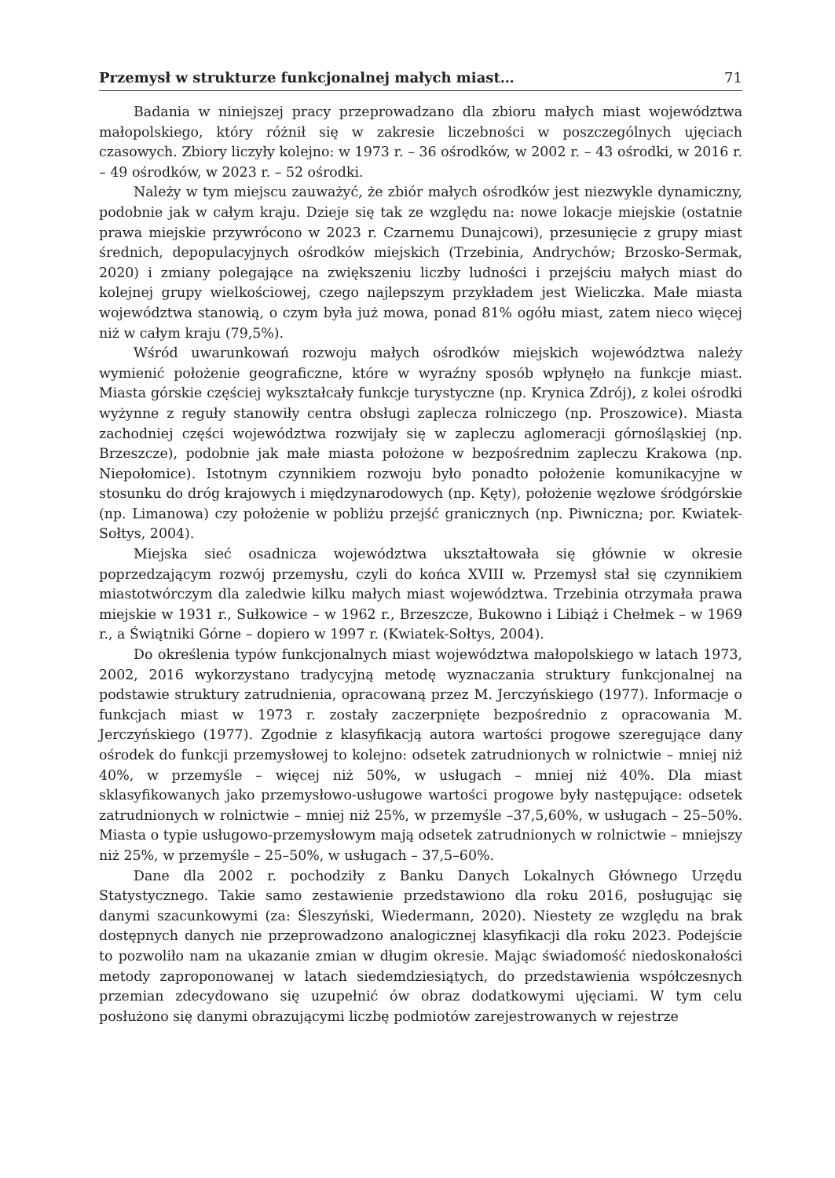Przemysł w strukturze funkcjonalnej małych miast… 71
Badania w niniejszej pracy przeprowadzano dla zbioru małych miast województwa małopolskiego, który różnił się w zakresie liczebności w poszczególnych ujęciach czasowych. Zbiory liczyły kolejno: w 1973 r. – 36 ośrodków, w 2002 r. – 43 ośrodki, w 2016 r. – 49 ośrodków, w 2023 r. – 52 ośrodki.
Należy w tym miejscu zauważyć, że zbiór małych ośrodków jest niezwykle dynamiczny, podobnie jak w całym kraju. Dzieje się tak ze względu na: nowe lokacje miejskie (ostatnie prawa miejskie przywrócono w 2023 r. Czarnemu Dunajcowi), przesunięcie z grupy miast średnich, depopulacyjnych ośrodków miejskich (Trzebinia, Andrychów; Brzosko-Sermak, 2020) i zmiany polegające na zwiększeniu liczby ludności i przejściu małych miast do kolejnej grupy wielkościowej, czego najlepszym przykładem jest Wieliczka. Małe miasta województwa stanowią, o czym była już mowa, ponad 81% ogółu miast, zatem nieco więcej niż w całym kraju (79,5%).
Wśród uwarunkowań rozwoju małych ośrodków miejskich województwa należy wymienić położenie geograficzne, które w wyraźny sposób wpłynęło na funkcje miast. Miasta górskie częściej wykształcały funkcje turystyczne (np. Krynica Zdrój), z kolei ośrodki wyżynne z reguły stanowiły centra obsługi zaplecza rolniczego (np. Proszowice). Miasta zachodniej części województwa rozwijały się w zapleczu aglomeracji górnośląskiej (np. Brzeszcze), podobnie jak małe miasta położone w bezpośrednim zapleczu Krakowa (np. Niepołomice). Istotnym czynnikiem rozwoju było ponadto położenie komunikacyjne w stosunku do dróg krajowych i międzynarodowych (np. Kęty), położenie węzłowe śródgórskie (np. Limanowa) czy położenie w pobliżu przejść granicznych (np. Piwniczna; por. Kwiatek-Sołtys, 2004).
Miejska sieć osadnicza województwa ukształtowała się głównie w okresie poprzedzającym rozwój przemysłu, czyli do końca XVIII w. Przemysł stał się czynnikiem miastotwórczym dla zaledwie kilku małych miast województwa. Trzebinia otrzymała prawa miejskie w 1931 r., Sułkowice – w 1962 r., Brzeszcze, Bukowno i Libiąż i Chełmek – w 1969 r., a Świątniki Górne – dopiero w 1997 r. (Kwiatek-Sołtys, 2004).
Do określenia typów funkcjonalnych miast województwa małopolskiego w latach 1973, 2002, 2016 wykorzystano tradycyjną metodę wyznaczania struktury funkcjonalnej na podstawie struktury zatrudnienia, opracowaną przez M. Jerczyńskiego (1977). Informacje o funkcjach miast w 1973 r. zostały zaczerpnięte bezpośrednio z opracowania M. Jerczyńskiego (1977). Zgodnie z klasyfikacją autora wartości progowe szeregujące dany ośrodek do funkcji przemysłowej to kolejno: odsetek zatrudnionych w rolnictwie – mniej niż 40%, w przemyśle – więcej niż 50%, w usługach – mniej niż 40%. Dla miast sklasyfikowanych jako przemysłowo-usługowe wartości progowe były następujące: odsetek zatrudnionych w rolnictwie – mniej niż 25%, w przemyśle –37,5,60%, w usługach – 25–50%. Miasta o typie usługowo-przemysłowym mają odsetek zatrudnionych w rolnictwie – mniejszy niż 25%, w przemyśle – 25–50%, w usługach – 37,5–60%.
Dane dla 2002 r. pochodziły z Banku Danych Lokalnych Głównego Urzędu Statystycznego. Takie samo zestawienie przedstawiono dla roku 2016, posługując się danymi szacunkowymi (za: Śleszyński, Wiedermann, 2020). Niestety ze względu na brak dostępnych danych nie przeprowadzono analogicznej klasyfikacji dla roku 2023. Podejście to pozwoliło nam na ukazanie zmian w długim okresie. Mając świadomość niedoskonałości metody zaproponowanej w latach siedemdziesiątych, do przedstawienia współczesnych przemian zdecydowano się uzupełnić ów obraz dodatkowymi ujęciami. W tym celu posłużono się danymi obrazującymi liczbę podmiotów zarejestrowanych w rejestrze